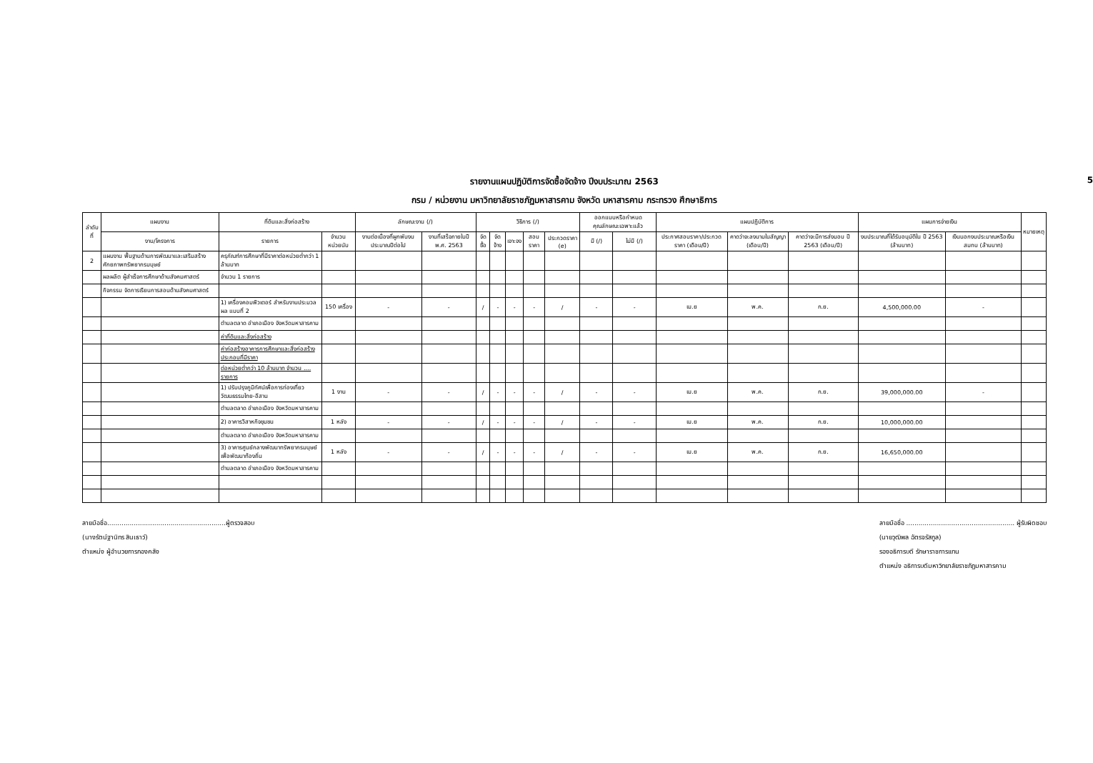รายงานแผนปฏิบัติการจัดซื้อจัดจ้าง ปีงบประมาณ 2563 5
กรม / หน่วยงาน มหาวิทยาลัยราชภัฏมหาสารคาม จังหวัด มหาสารคาม กระทรวง ศึกษาธิการ
| ลำดับที่ | แผนงาน | ที่ดินและสิ่งก่อสร้าง | | ลักษณะงาน (/) | | วิธีการ (/) | | | | | ออกแบบหรือกำหนดคุณลักษณะเฉพาะแล้ว | | แผนปฏิบัติการ | | | แผนการจ่ายเงิน | | หมายเหตุ |
| --- | --- | --- | --- | --- | --- | --- | --- | --- | --- | --- | --- | --- | --- | --- | --- | --- | --- | --- |
| | งาน/โครงการ | รายการ | จำนวน หน่วยนับ | งานต่อเนื่องที่ผูกพันงบประมาณปีต่อไป | งานที่เสร็จภายในปี พ.ศ. 2563 | จัดซื้อ | จัดจ้าง | เจาะจง | สอบราคา | ประกวดราคา (e) | มี (/) | ไม่มี (/) | ประกาศสอบราคา/ประกวดราคา (เดือน/ปี) | คาดว่าจะลงนามในสัญญา (เดือน/ปี) | คาดว่าจะมีการส่งมอบ ปี 2563 (เดือน/ปี) | งบประมาณที่ได้รับอนุมัติใน ปี 2563 (ล้านบาท) | เงินนอกงบประมาณหรือเงินสมทบ (ล้านบาท) | |
| 2 | แผนงาน พื้นฐานด้านการพัฒนาและเสริมสร้างศักยภาพทรัพยากรมนุษย์ | ครุภัณฑ์การศึกษาที่มีราคาต่อหน่วยต่ำกว่า 1 ล้านบาท | | | | | | | | | | | | | | | | |
| | ผลผลิต ผู้สำเร็จการศึกษาด้านสังคมศาสตร์ | จำนวน 1 รายการ | | | | | | | | | | | | | | | | |
| | กิจกรรม จัดการเรียนการสอนด้านสังคมศาสตร์ | | | | | | | | | | | | | | | | | |
| | | 1) เครื่องคอมพิวเตอร์ สำหรับงานประมวลผล แบบที่ 2 | 150 เครื่อง | - | - | / | - | - | - | / | - | - | เม.ย | พ.ค. | ก.ย. | 4,500,000.00 | - | |
| | | ตำบลตลาด อำเภอเมือง จังหวัดมหาสารคาม | | | | | | | | | | | | | | | | |
| | | ค่าที่ดินและสิ่งก่อสร้าง | | | | | | | | | | | | | | | | |
| | | ค่าก่อสร้างอาคารการศึกษาและสิ่งก่อสร้างประกอบที่มีราคา | | | | | | | | | | | | | | | | |
| | | ต่อหน่วยต่ำกว่า 10 ล้านบาท จำนวน .... รายการ | | | | | | | | | | | | | | | | |
| | | 1) ปรับปรุงภูมิทัศน์เพื่อการท่องเที่ยววัฒนธรรมไทย-อีสาน | 1 งาน | - | - | / | - | - | - | / | - | - | เม.ย | พ.ค. | ก.ย. | 39,000,000.00 | - | |
| | | ตำบลตลาด อำเภอเมือง จังหวัดมหาสารคาม | | | | | | | | | | | | | | | | |
| | | 2) อาคารวิสาหกิจชุมชน | 1 หลัง | - | - | / | - | - | - | / | - | - | เม.ย | พ.ค. | ก.ย. | 10,000,000.00 | | |
| | | ตำบลตลาด อำเภอเมือง จังหวัดมหาสารคาม | | | | | | | | | | | | | | | | |
| | | 3) อาคารศูนย์กลางพัฒนาทรัพยากรมนุษย์เพื่อพัฒนาท้องถิ่น | 1 หลัง | - | - | / | - | - | - | / | - | - | เม.ย | พ.ค. | ก.ย. | 16,650,000.00 | | |
| | | ตำบลตลาด อำเภอเมือง จังหวัดมหาสารคาม | | | | | | | | | | | | | | | | |
ลายมือชื่อ..........................................................ผู้ตรวจสอบ
(นางรัตน์ฐานิทร สินเธาว์)
ตำแหน่ง ผู้อำนวยการกองคลัง
ลายมือชื่อ ..................................................... ผู้รับผิดชอบ
(นายวุฒิพล ฉัตรจรัสกูล)
รองอธิการบดี รักษาราชการแทน
ตำแหน่ง อธิการบดีมหาวิทยาลัยราชภัฏมหาสารคาม